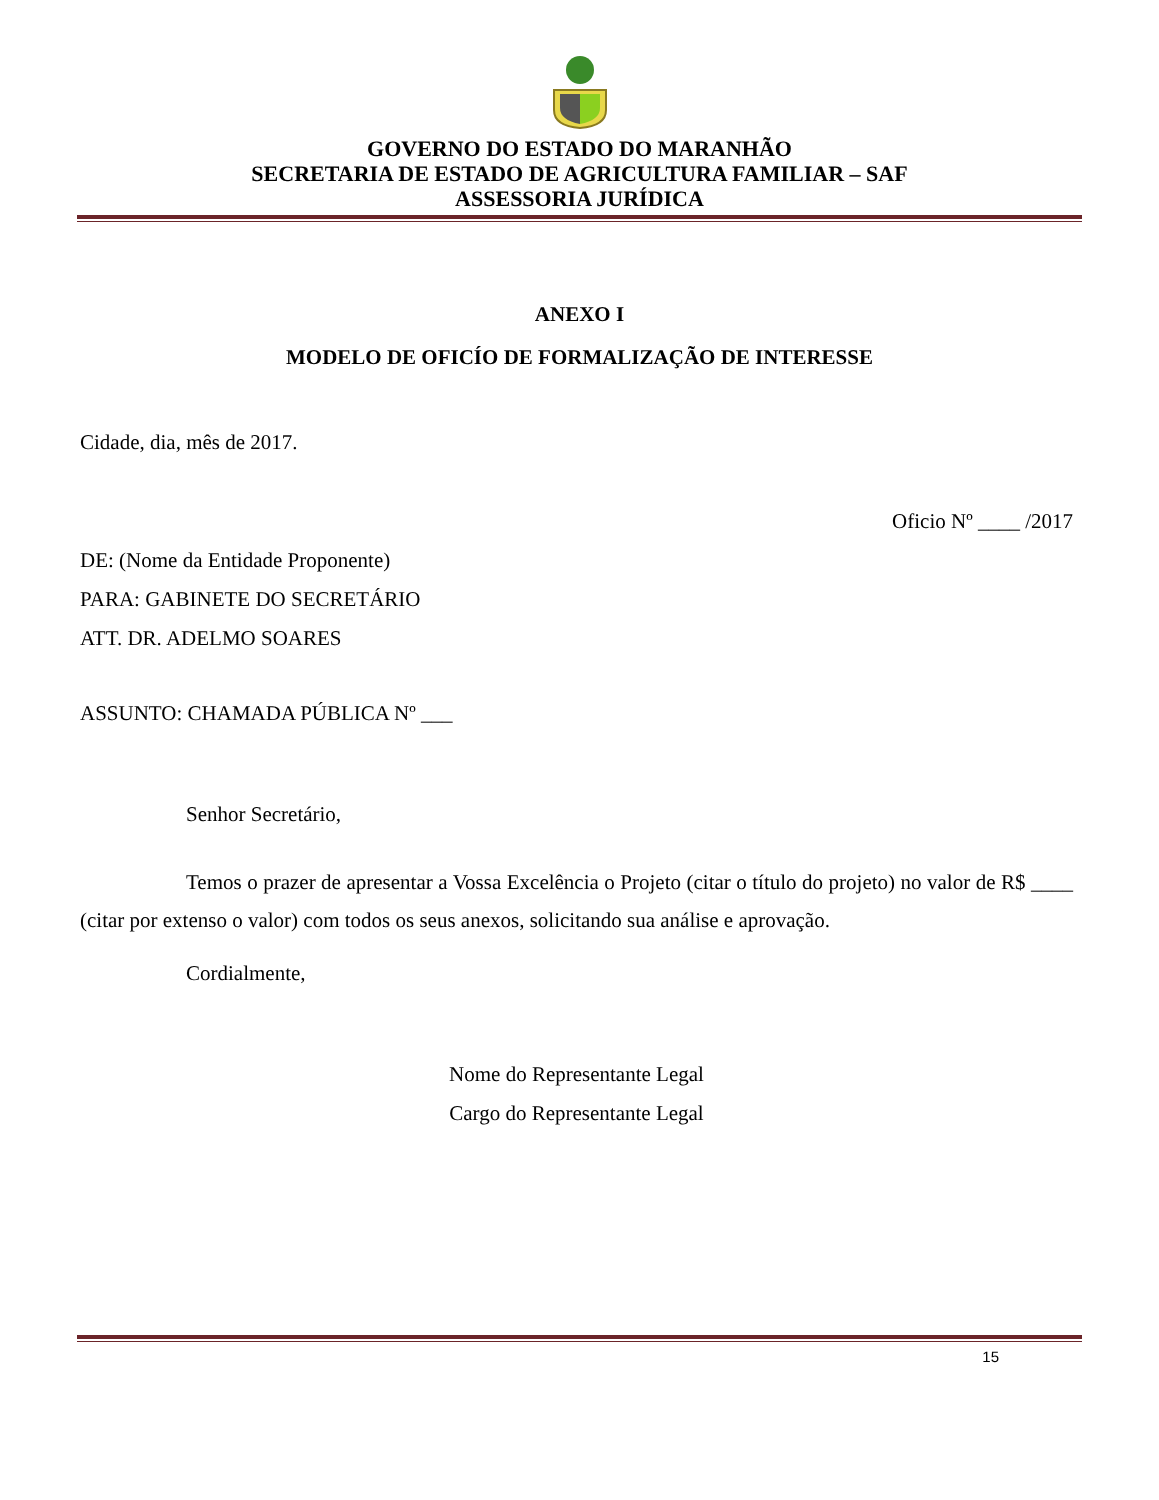GOVERNO DO ESTADO DO MARANHÃO
SECRETARIA DE ESTADO DE AGRICULTURA FAMILIAR – SAF
ASSESSORIA JURÍDICA
ANEXO I
MODELO DE OFICÍO DE FORMALIZAÇÃO DE INTERESSE
Cidade, dia, mês de 2017.
Oficio Nº ____ /2017
DE: (Nome da Entidade Proponente)
PARA: GABINETE DO SECRETÁRIO
ATT. DR. ADELMO SOARES
ASSUNTO: CHAMADA PÚBLICA Nº ___
Senhor Secretário,
Temos o prazer de apresentar a Vossa Excelência o Projeto (citar o título do projeto) no valor de R$ ____ (citar por extenso o valor) com todos os seus anexos, solicitando sua análise e aprovação.
Cordialmente,
Nome do Representante Legal
Cargo do Representante Legal
15